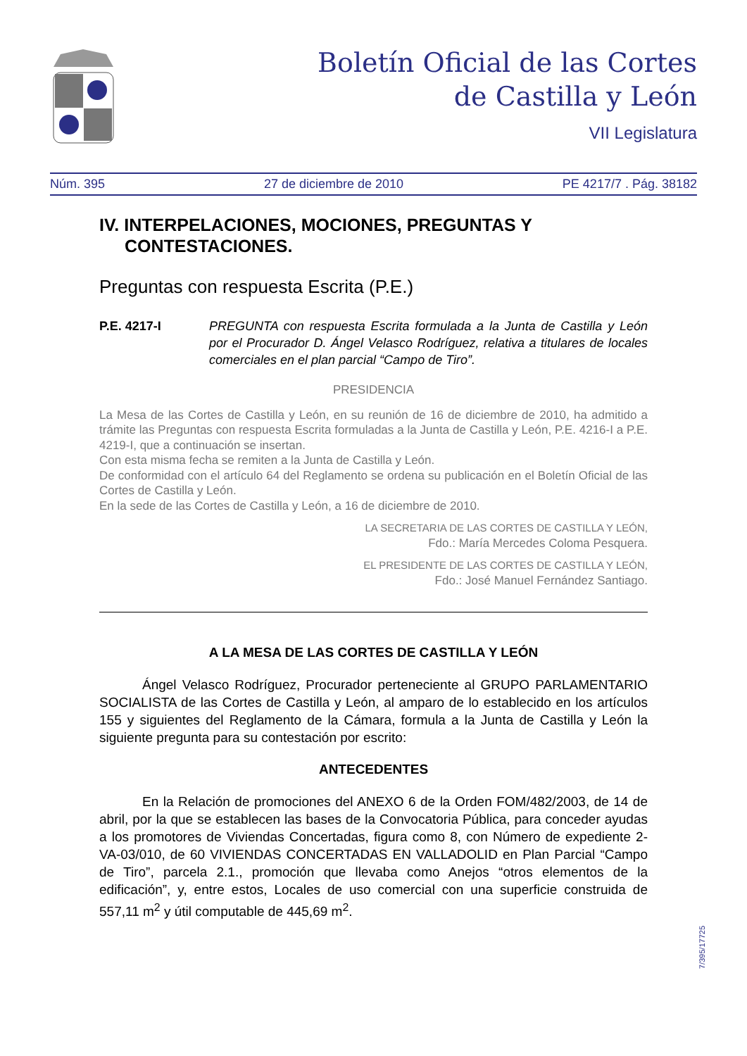Boletín Oficial de las Cortes
de Castilla y León
VII Legislatura
Núm. 395 27 de diciembre de 2010 PE 4217/7 . Pág. 38182
IV. INTERPELACIONES, MOCIONES, PREGUNTAS Y CONTESTACIONES.
Preguntas con respuesta Escrita (P.E.)
P.E. 4217-I PREGUNTA con respuesta Escrita formulada a la Junta de Castilla y León por el Procurador D. Ángel Velasco Rodríguez, relativa a titulares de locales comerciales en el plan parcial “Campo de Tiro”.
PRESIDENCIA
La Mesa de las Cortes de Castilla y León, en su reunión de 16 de diciembre de 2010, ha admitido a trámite las Preguntas con respuesta Escrita formuladas a la Junta de Castilla y León, P.E. 4216-I a P.E. 4219-I, que a continuación se insertan.
Con esta misma fecha se remiten a la Junta de Castilla y León.
De conformidad con el artículo 64 del Reglamento se ordena su publicación en el Boletín Oficial de las Cortes de Castilla y León.
En la sede de las Cortes de Castilla y León, a 16 de diciembre de 2010.
LA SECRETARIA DE LAS CORTES DE CASTILLA Y LEÓN,
Fdo.: María Mercedes Coloma Pesquera.
EL PRESIDENTE DE LAS CORTES DE CASTILLA Y LEÓN,
Fdo.: José Manuel Fernández Santiago.
A LA MESA DE LAS CORTES DE CASTILLA Y LEÓN
Ángel Velasco Rodríguez, Procurador perteneciente al GRUPO PARLAMENTARIO SOCIALISTA de las Cortes de Castilla y León, al amparo de lo establecido en los artículos 155 y siguientes del Reglamento de la Cámara, formula a la Junta de Castilla y León la siguiente pregunta para su contestación por escrito:
ANTECEDENTES
En la Relación de promociones del ANEXO 6 de la Orden FOM/482/2003, de 14 de abril, por la que se establecen las bases de la Convocatoria Pública, para conceder ayudas a los promotores de Viviendas Concertadas, figura como 8, con Número de expediente 2-VA-03/010, de 60 VIVIENDAS CONCERTADAS EN VALLADOLID en Plan Parcial “Campo de Tiro”, parcela 2.1., promoción que llevaba como Anejos “otros elementos de la edificación”, y, entre estos, Locales de uso comercial con una superficie construida de 557,11 m<sup>2</sup> y útil computable de 445,69 m<sup>2</sup>.
7/395/17725